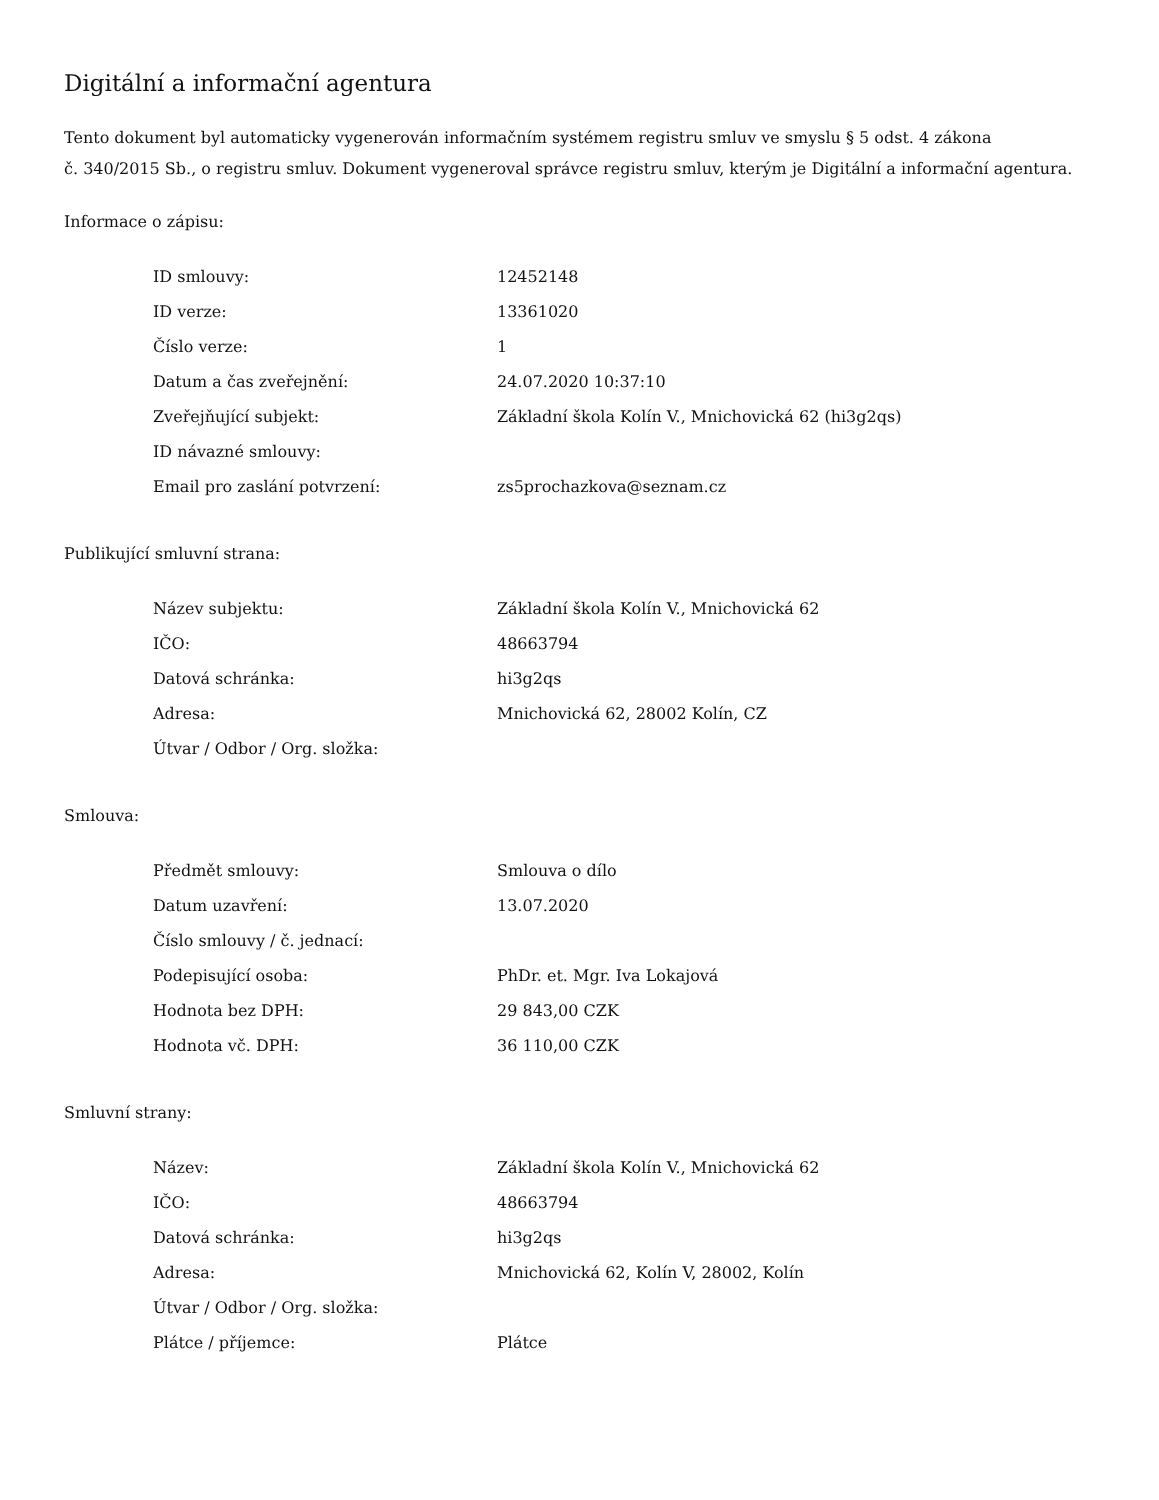Digitální a informační agentura
Tento dokument byl automaticky vygenerován informačním systémem registru smluv ve smyslu § 5 odst. 4 zákona
č. 340/2015 Sb., o registru smluv. Dokument vygeneroval správce registru smluv, kterým je Digitální a informační agentura.
Informace o zápisu:
| ID smlouvy: | 12452148 |
| ID verze: | 13361020 |
| Číslo verze: | 1 |
| Datum a čas zveřejnění: | 24.07.2020 10:37:10 |
| Zveřejňující subjekt: | Základní škola Kolín V., Mnichovická 62 (hi3g2qs) |
| ID návazné smlouvy: | |
| Email pro zaslání potvrzení: | zs5prochazkova@seznam.cz |
Publikující smluvní strana:
| Název subjektu: | Základní škola Kolín V., Mnichovická 62 |
| IČO: | 48663794 |
| Datová schránka: | hi3g2qs |
| Adresa: | Mnichovická 62, 28002 Kolín, CZ |
| Útvar / Odbor / Org. složka: | |
Smlouva:
| Předmět smlouvy: | Smlouva o dílo |
| Datum uzavření: | 13.07.2020 |
| Číslo smlouvy / č. jednací: | |
| Podepisující osoba: | PhDr. et. Mgr. Iva Lokajová |
| Hodnota bez DPH: | 29 843,00 CZK |
| Hodnota vč. DPH: | 36 110,00 CZK |
Smluvní strany:
| Název: | Základní škola Kolín V., Mnichovická 62 |
| IČO: | 48663794 |
| Datová schránka: | hi3g2qs |
| Adresa: | Mnichovická 62, Kolín V, 28002, Kolín |
| Útvar / Odbor / Org. složka: | |
| Plátce / příjemce: | Plátce |